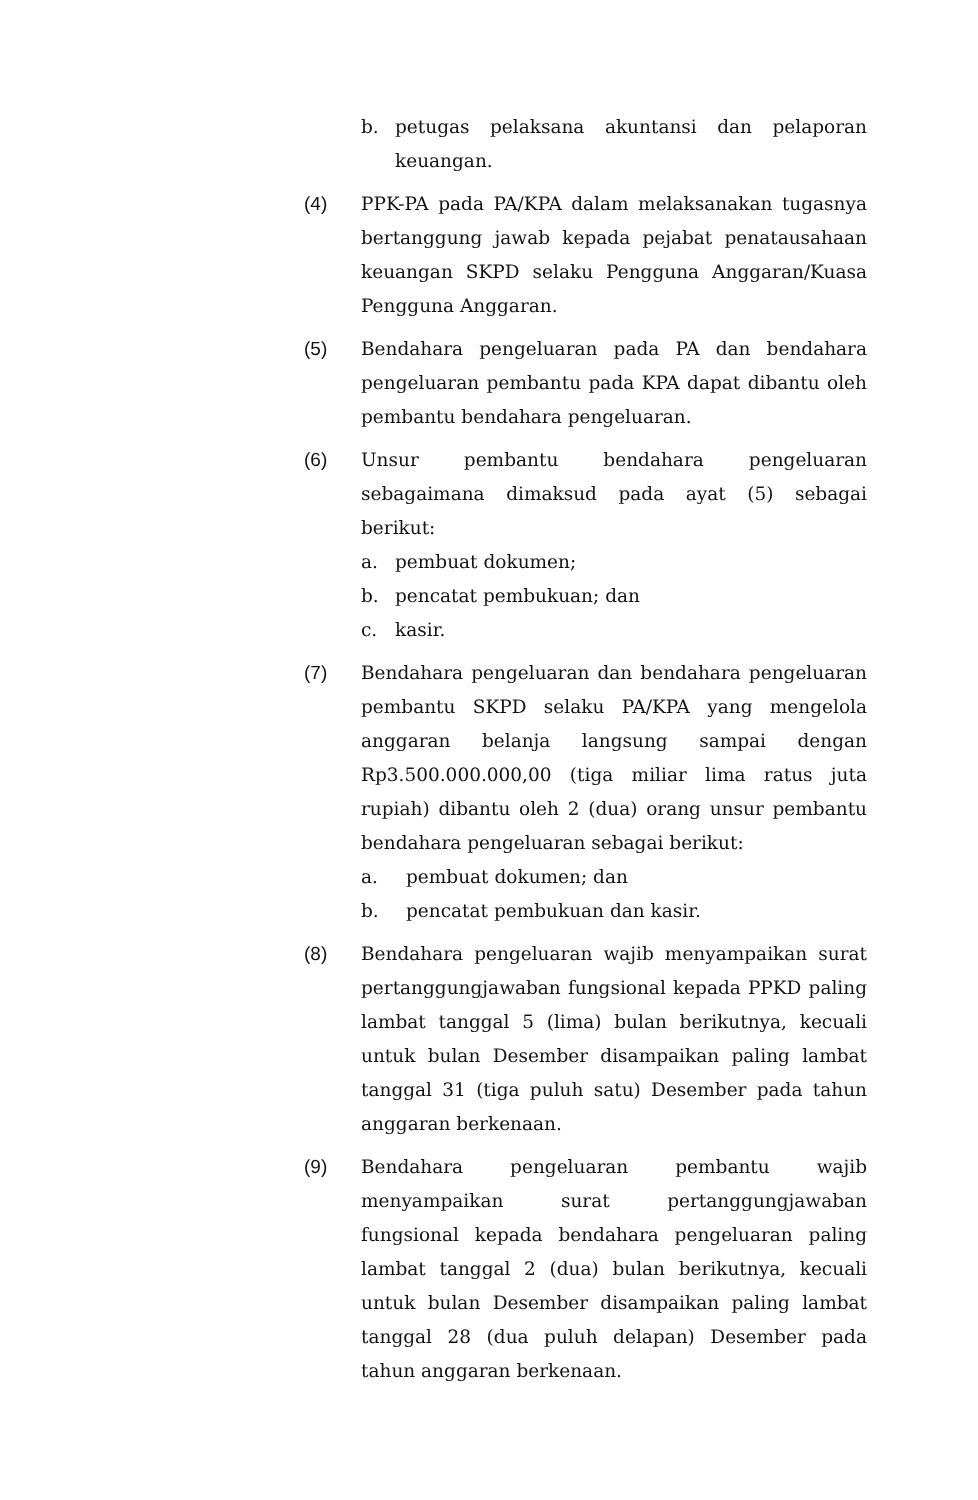b. petugas pelaksana akuntansi dan pelaporan keuangan.
(4) PPK-PA pada PA/KPA dalam melaksanakan tugasnya bertanggung jawab kepada pejabat penatausahaan keuangan SKPD selaku Pengguna Anggaran/Kuasa Pengguna Anggaran.
(5) Bendahara pengeluaran pada PA dan bendahara pengeluaran pembantu pada KPA dapat dibantu oleh pembantu bendahara pengeluaran.
(6) Unsur pembantu bendahara pengeluaran sebagaimana dimaksud pada ayat (5) sebagai berikut:
a. pembuat dokumen;
b. pencatat pembukuan; dan
c. kasir.
(7) Bendahara pengeluaran dan bendahara pengeluaran pembantu SKPD selaku PA/KPA yang mengelola anggaran belanja langsung sampai dengan Rp3.500.000.000,00 (tiga miliar lima ratus juta rupiah) dibantu oleh 2 (dua) orang unsur pembantu bendahara pengeluaran sebagai berikut:
a. pembuat dokumen; dan
b. pencatat pembukuan dan kasir.
(8) Bendahara pengeluaran wajib menyampaikan surat pertanggungjawaban fungsional kepada PPKD paling lambat tanggal 5 (lima) bulan berikutnya, kecuali untuk bulan Desember disampaikan paling lambat tanggal 31 (tiga puluh satu) Desember pada tahun anggaran berkenaan.
(9) Bendahara pengeluaran pembantu wajib menyampaikan surat pertanggungjawaban fungsional kepada bendahara pengeluaran paling lambat tanggal 2 (dua) bulan berikutnya, kecuali untuk bulan Desember disampaikan paling lambat tanggal 28 (dua puluh delapan) Desember pada tahun anggaran berkenaan.